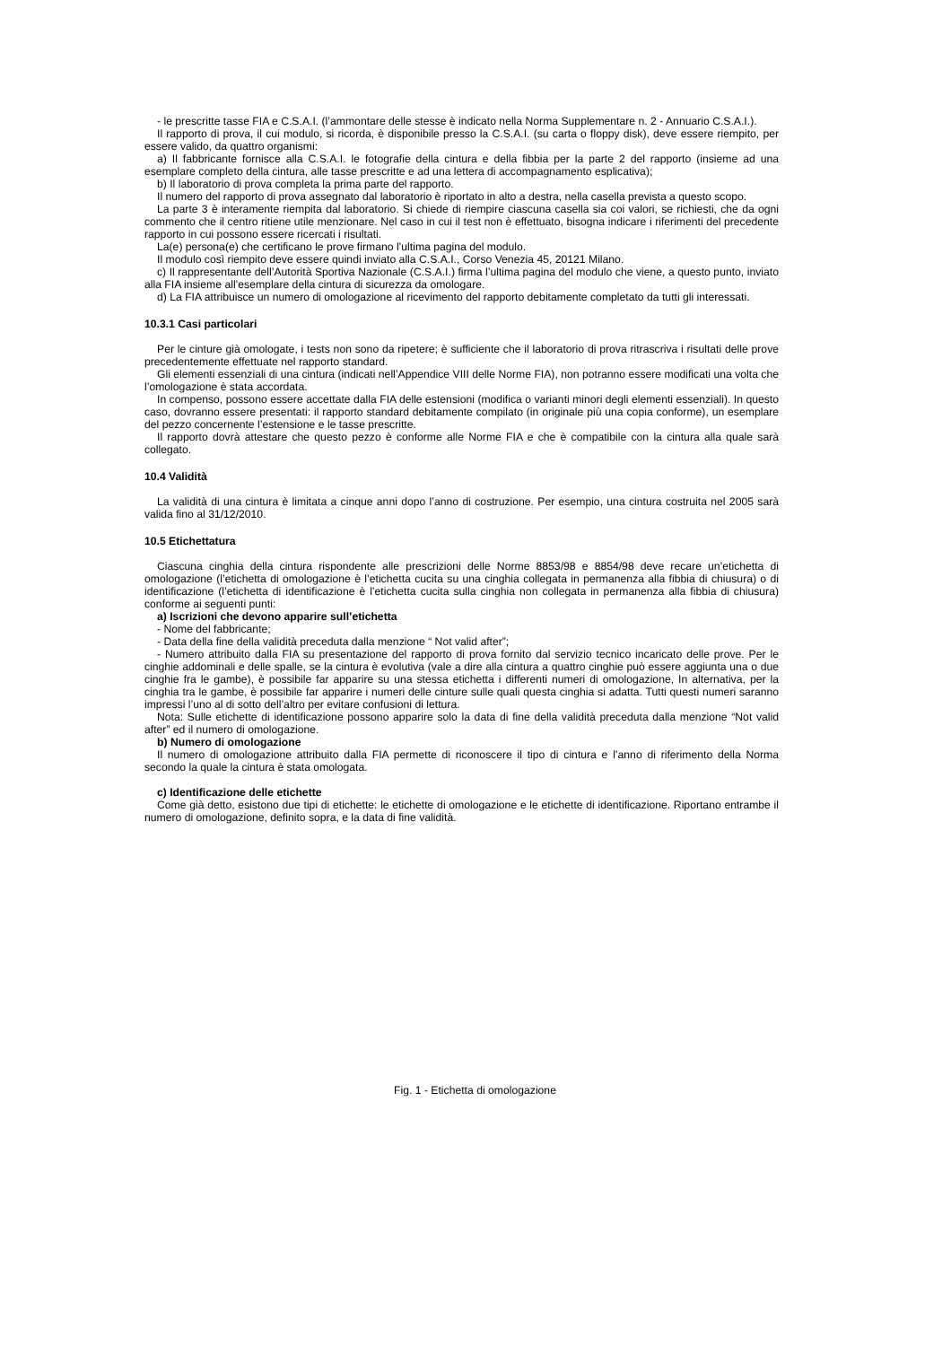- le prescritte tasse FIA e C.S.A.I. (l’ammontare delle stesse è indicato nella Norma Supplementare n. 2 - Annuario C.S.A.I.).
Il rapporto di prova, il cui modulo, si ricorda, è disponibile presso la C.S.A.I. (su carta o floppy disk), deve essere riempito, per essere valido, da quattro organismi:
a) Il fabbricante fornisce alla C.S.A.I. le fotografie della cintura e della fibbia per la parte 2 del rapporto (insieme ad una esemplare completo della cintura, alle tasse prescritte e ad una lettera di accompagnamento esplicativa);
b) Il laboratorio di prova completa la prima parte del rapporto.
Il numero del rapporto di prova assegnato dal laboratorio è riportato in alto a destra, nella casella prevista a questo scopo.
La parte 3 è interamente riempita dal laboratorio. Si chiede di riempire ciascuna casella sia coi valori, se richiesti, che da ogni commento che il centro ritiene utile menzionare. Nel caso in cui il test non è effettuato, bisogna indicare i riferimenti del precedente rapporto in cui possono essere ricercati i risultati.
La(e) persona(e) che certificano le prove firmano l’ultima pagina del modulo.
Il modulo così riempito deve essere quindi inviato alla C.S.A.I., Corso Venezia 45, 20121 Milano.
c) Il rappresentante dell’Autorità Sportiva Nazionale (C.S.A.I.) firma l’ultima pagina del modulo che viene, a questo punto, inviato alla FIA insieme all’esemplare della cintura di sicurezza da omologare.
d) La FIA attribuisce un numero di omologazione al ricevimento del rapporto debitamente completato da tutti gli interessati.
10.3.1 Casi particolari
Per le cinture già omologate, i tests non sono da ripetere; è sufficiente che il laboratorio di prova ritrascriva i risultati delle prove precedentemente effettuate nel rapporto standard.
Gli elementi essenziali di una cintura (indicati nell’Appendice VIII delle Norme FIA), non potranno essere modificati una volta che l’omologazione è stata accordata.
In compenso, possono essere accettate dalla FIA delle estensioni (modifica o varianti minori degli elementi essenziali). In questo caso, dovranno essere presentati: il rapporto standard debitamente compilato (in originale più una copia conforme), un esemplare del pezzo concernente l’estensione e le tasse prescritte.
Il rapporto dovrà attestare che questo pezzo è conforme alle Norme FIA e che è compatibile con la cintura alla quale sarà collegato.
10.4 Validità
La validità di una cintura è limitata a cinque anni dopo l’anno di costruzione. Per esempio, una cintura costruita nel 2005 sarà valida fino al 31/12/2010.
10.5 Etichettatura
Ciascuna cinghia della cintura rispondente alle prescrizioni delle Norme 8853/98 e 8854/98 deve recare un’etichetta di omologazione (l’etichetta di omologazione è l’etichetta cucita su una cinghia collegata in permanenza alla fibbia di chiusura) o di identificazione (l’etichetta di identificazione è l’etichetta cucita sulla cinghia non collegata in permanenza alla fibbia di chiusura) conforme ai seguenti punti:
a) Iscrizioni che devono apparire sull’etichetta
- Nome del fabbricante;
- Data della fine della validità preceduta dalla menzione “ Not valid after”;
- Numero attribuito dalla FIA su presentazione del rapporto di prova fornito dal servizio tecnico incaricato delle prove. Per le cinghie addominali e delle spalle, se la cintura è evolutiva (vale a dire alla cintura a quattro cinghie può essere aggiunta una o due cinghie fra le gambe), è possibile far apparire su una stessa etichetta i differenti numeri di omologazione, In alternativa, per la cinghia tra le gambe, è possibile far apparire i numeri delle cinture sulle quali questa cinghia si adatta. Tutti questi numeri saranno impressi l’uno al di sotto dell’altro per evitare confusioni di lettura.
Nota: Sulle etichette di identificazione possono apparire solo la data di fine della validità preceduta dalla menzione “Not valid after” ed il numero di omologazione.
b) Numero di omologazione
Il numero di omologazione attribuito dalla FIA permette di riconoscere il tipo di cintura e l’anno di riferimento della Norma secondo la quale la cintura è stata omologata.
c) Identificazione delle etichette
Come già detto, esistono due tipi di etichette: le etichette di omologazione e le etichette di identificazione. Riportano entrambe il numero di omologazione, definito sopra, e la data di fine validità.
Fig. 1 - Etichetta di omologazione